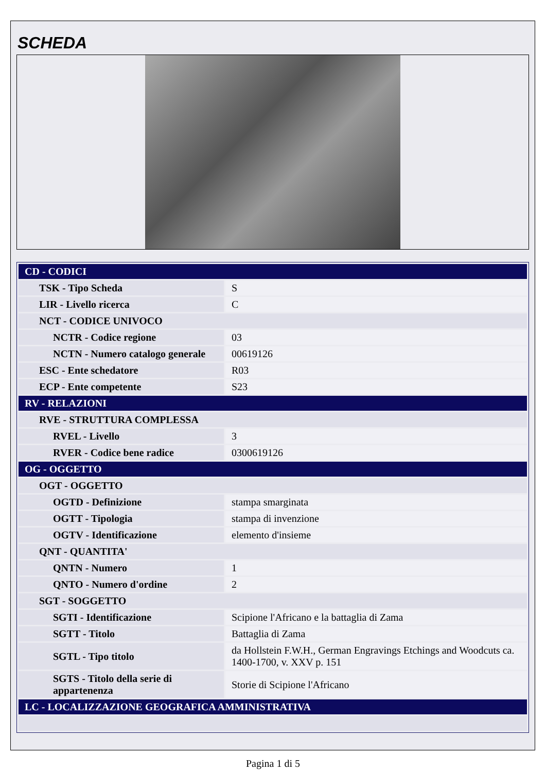SCHEDA
| CD - CODICI | |
| TSK - Tipo Scheda | S |
| LIR - Livello ricerca | C |
| NCT - CODICE UNIVOCO | |
| NCTR - Codice regione | 03 |
| NCTN - Numero catalogo generale | 00619126 |
| ESC - Ente schedatore | R03 |
| ECP - Ente competente | S23 |
| RV - RELAZIONI | |
| RVE - STRUTTURA COMPLESSA | |
| RVEL - Livello | 3 |
| RVER - Codice bene radice | 0300619126 |
| OG - OGGETTO | |
| OGT - OGGETTO | |
| OGTD - Definizione | stampa smarginata |
| OGTT - Tipologia | stampa di invenzione |
| OGTV - Identificazione | elemento d'insieme |
| QNT - QUANTITA' | |
| QNTN - Numero | 1 |
| QNTO - Numero d'ordine | 2 |
| SGT - SOGGETTO | |
| SGTI - Identificazione | Scipione l'Africano e la battaglia di Zama |
| SGTT - Titolo | Battaglia di Zama |
| SGTL - Tipo titolo | da Hollstein F.W.H., German Engravings Etchings and Woodcuts ca. 1400-1700, v. XXV p. 151 |
| SGTS - Titolo della serie di appartenenza | Storie di Scipione l'Africano |
| LC - LOCALIZZAZIONE GEOGRAFICA AMMINISTRATIVA | |
Pagina 1 di 5